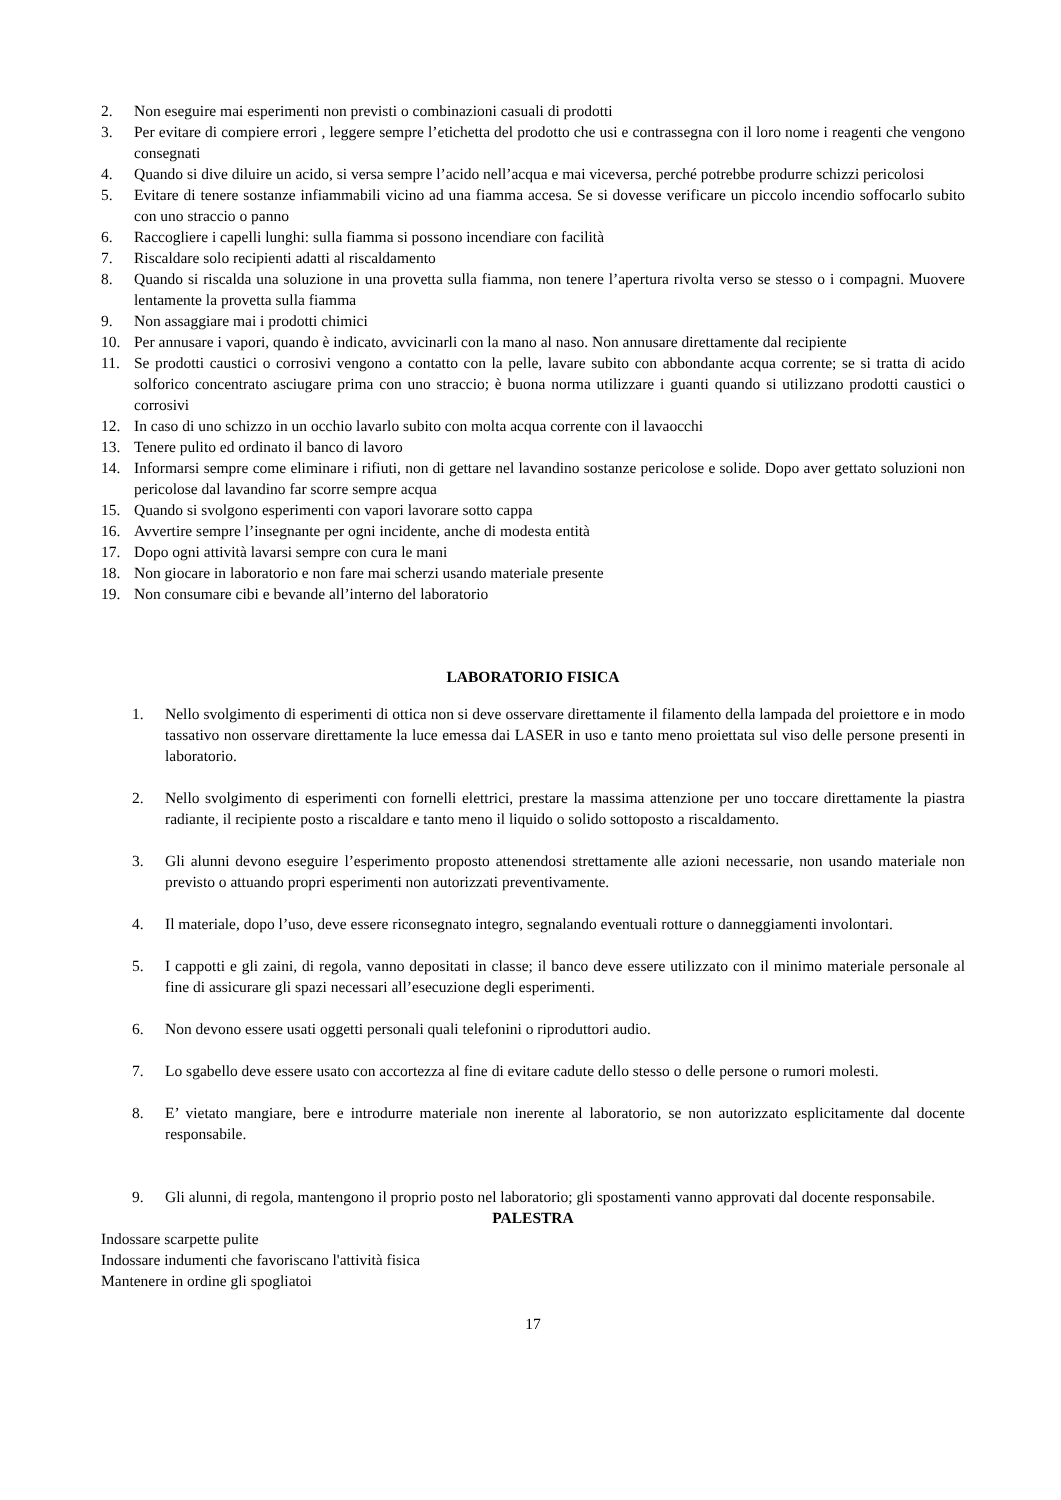2. Non eseguire mai esperimenti non previsti o combinazioni casuali di prodotti
3. Per evitare di compiere errori , leggere sempre l’etichetta del prodotto che usi e contrassegna con il loro nome i reagenti che vengono consegnati
4. Quando si dive diluire un acido, si versa sempre l’acido nell’acqua e mai viceversa, perché potrebbe produrre schizzi pericolosi
5. Evitare di tenere sostanze infiammabili vicino ad una fiamma accesa. Se si dovesse verificare un piccolo incendio soffocarlo subito con uno straccio o panno
6. Raccogliere i capelli lunghi: sulla fiamma si possono incendiare con facilità
7. Riscaldare solo recipienti adatti al riscaldamento
8. Quando si riscalda una soluzione in una provetta sulla fiamma, non tenere l’apertura rivolta verso se stesso o i compagni. Muovere lentamente la provetta sulla fiamma
9. Non assaggiare mai i prodotti chimici
10. Per annusare i vapori, quando è indicato, avvicinarli con la mano al naso. Non annusare direttamente dal recipiente
11. Se prodotti caustici o corrosivi vengono a contatto con la pelle, lavare subito con abbondante acqua corrente; se si tratta di acido solforico concentrato asciugare prima con uno straccio; è buona norma utilizzare i guanti quando si utilizzano prodotti caustici o corrosivi
12. In caso di uno schizzo in un occhio lavarlo subito con molta acqua corrente con il lavaocchi
13. Tenere pulito ed ordinato il banco di lavoro
14. Informarsi sempre come eliminare i rifiuti, non di gettare nel lavandino sostanze pericolose e solide. Dopo aver gettato soluzioni non pericolose dal lavandino far scorre sempre acqua
15. Quando si svolgono esperimenti con vapori lavorare sotto cappa
16. Avvertire sempre l’insegnante per ogni incidente, anche di modesta entità
17. Dopo ogni attività lavarsi sempre con cura le mani
18. Non giocare in laboratorio e non fare mai scherzi usando materiale presente
19. Non consumare cibi e bevande all’interno del laboratorio
LABORATORIO FISICA
1. Nello svolgimento di esperimenti di ottica non si deve osservare direttamente il filamento della lampada del proiettore e in modo tassativo non osservare direttamente la luce emessa dai LASER in uso e tanto meno proiettata sul viso delle persone presenti in laboratorio.
2. Nello svolgimento di esperimenti con fornelli elettrici, prestare la massima attenzione per uno toccare direttamente la piastra radiante, il recipiente posto a riscaldare e tanto meno il liquido o solido sottoposto a riscaldamento.
3. Gli alunni devono eseguire l’esperimento proposto attenendosi strettamente alle azioni necessarie, non usando materiale non previsto o attuando propri esperimenti non autorizzati preventivamente.
4. Il materiale, dopo l’uso, deve essere riconsegnato integro, segnalando eventuali rotture o danneggiamenti involontari.
5. I cappotti e gli zaini, di regola, vanno depositati in classe; il banco deve essere utilizzato con il minimo materiale personale al fine di assicurare gli spazi necessari all’esecuzione degli esperimenti.
6. Non devono essere usati oggetti personali quali telefonini o riproduttori audio.
7. Lo sgabello deve essere usato con accortezza al fine di evitare cadute dello stesso o delle persone o rumori molesti.
8. E’ vietato mangiare, bere e introdurre materiale non inerente al laboratorio, se non autorizzato esplicitamente dal docente responsabile.
9. Gli alunni, di regola, mantengono il proprio posto nel laboratorio; gli spostamenti vanno approvati dal docente responsabile.
PALESTRA
Indossare scarpette pulite
Indossare indumenti che favoriscano l'attività fisica
Mantenere in ordine gli spogliatoi
17